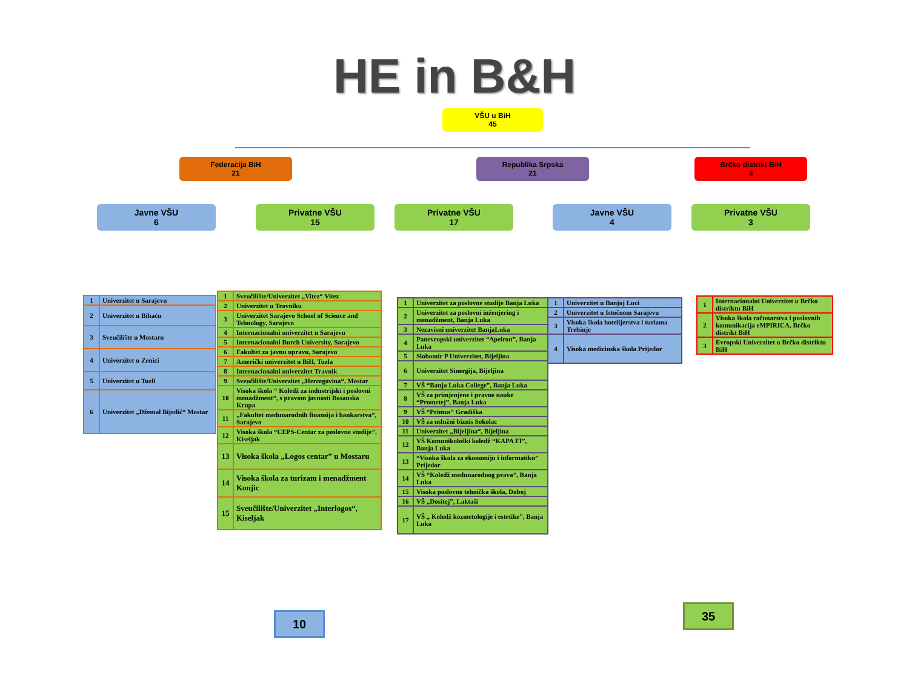HE in B&H
VŠU u BiH
45
Federacija BiH
21
Republika Srpska
21
Brčko distrikt BiH
3
Javne VŠU
6
Privatne VŠU
15
Privatne VŠU
17
Javne VŠU
4
Privatne VŠU
3
| 1 | Univerzitet u Sarajevu |
| 2 | Univerzitet u Bihaću |
| 3 | Sveučilište u Mostaru |
| 4 | Univerzitet u Zenici |
| 5 | Univerzitet u Tuzli |
| 6 | Univerzitet „Džemal Bijedić“ Mostar |
| 1 | Sveučilište/Univerzitet „Vitez“ Vitez |
| 2 | Univerzitet u Travniku |
| 3 | Univerzitet Sarajevo School of Science and Tehnology, Sarajevo |
| 4 | Internacionalni univerzitet u Sarajevu |
| 5 | Internacionalni Burch University, Sarajevo |
| 6 | Fakultet za javnu upravu, Sarajevo |
| 7 | Američki univerzitet u BiH, Tuzla |
| 8 | Internacionalni univerzitet Travnik |
| 9 | Sveučilište/Univerzitet „Hercegovina“, Mostar |
| 10 | Visoka škola “ Koledž za industrijski i poslovni menadžment”, s pravom javnosti Bosanska Krupa |
| 11 | „Fakultet međunarodnih finansija i bankarstva”, Sarajevo |
| 12 | Visoka škola “CEPS-Centar za poslovne studije”, Kiseljak |
| 13 | Visoka škola „Logos centar” u Mostaru |
| 14 | Visoka škola za turizam i menadžment Konjic |
| 15 | Sveučilište/Univerzitet „Interlogos“, Kiseljak |
| 1 | Univerzitet za poslovne studije Banja Luka |
| 2 | Univerzitet za poslovni inženjering i menadžment, Banja Luka |
| 3 | Nezavisni univerzitet BanjaLuka |
| 4 | Panevropski univerzitet “Apeiron”, Banja Luka |
| 5 | Slobomir P Univerzitet, Bijeljina |
| 6 | Univerzitet Sinergija, Bijeljina |
| 7 | VŠ “Banja Luka College”, Banja Luka |
| 8 | VŠ za primjenjene i pravne nauke “Prometej”, Banja Luka |
| 9 | VŠ “Primus” Gradiška |
| 10 | VŠ za uslužni biznis Sokolac |
| 11 | Univerzitet „Bijeljina“, Bijeljina |
| 12 | VŠ Komunikološki koledž “KAPA FI”, Banja Luka |
| 13 | “Visoka škola za ekonomiju i informatiku” Prijedor |
| 14 | VŠ “Koledž međunarodnog prava”, Banja Luka |
| 15 | Visoka poslovno tehnička škola, Doboj |
| 16 | VŠ „Dositej”, Laktaši |
| 17 | VŠ „ Koledž kozmetologije i estetike”, Banja Luka |
| 1 | Univerzitet u Banjoj Luci |
| 2 | Univerzitet u Istočnom Sarajevu |
| 3 | Visoka škola hotelijerstva i turizma Trebinje |
| 4 | Visoka medicinska škola Prijedor |
| 1 | Internacionalni Univerzitet u Brčko distriktu BiH |
| 2 | Visoka škola računarstva i poslovnih komunikacija eMPIRICA, Brčko distrikt BiH |
| 3 | Evropski Univerzitet u Brčko distriktu BiH |
10
35